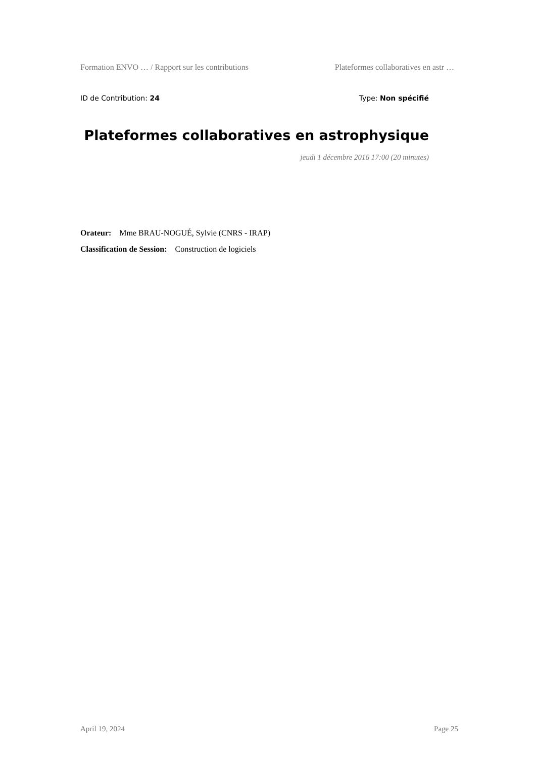Formation ENVO … / Rapport sur les contributions Plateformes collaboratives en astr …
ID de Contribution: 24 Type: Non spécifié
Plateformes collaboratives en astrophysique
jeudi 1 décembre 2016 17:00 (20 minutes)
Orateur: Mme BRAU-NOGUÉ, Sylvie (CNRS - IRAP)
Classification de Session: Construction de logiciels
April 19, 2024 Page 25